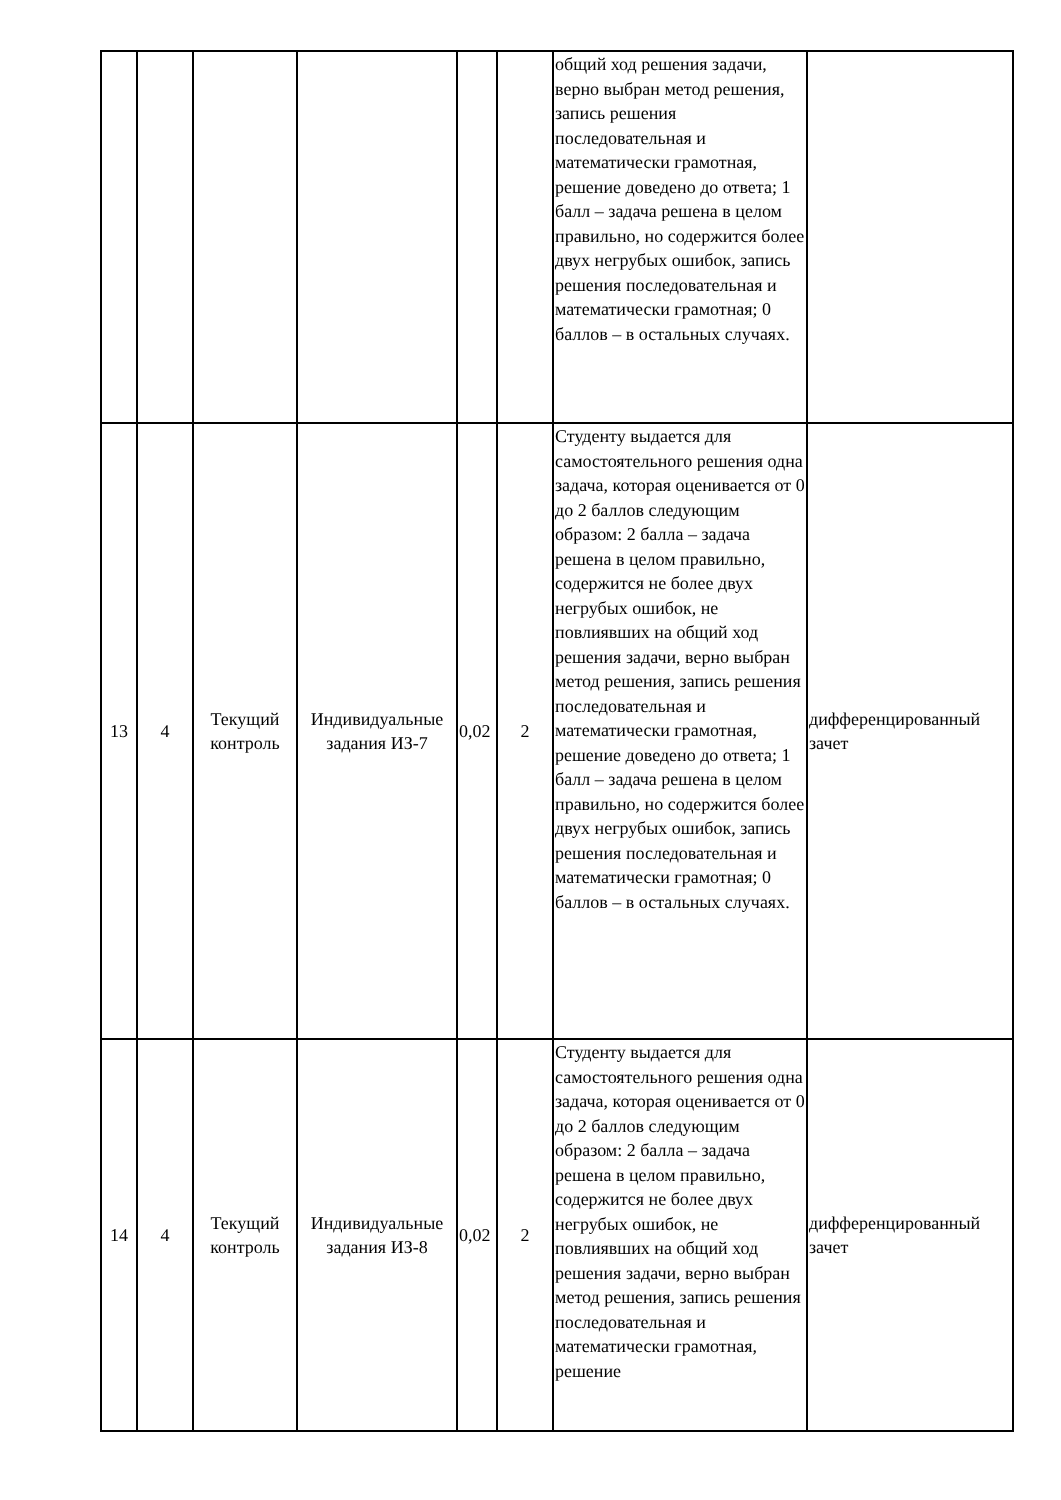| | | | | | | общий ход решения задачи, верно выбран метод решения, запись решения последовательная и математически грамотная, решение доведено до ответа; 1 балл – задача решена в целом правильно, но содержится более двух негрубых ошибок, запись решения последовательная и математически грамотная; 0 баллов – в остальных случаях. | |
| 13 | 4 | Текущий контроль | Индивидуальные задания ИЗ-7 | 0,02 | 2 | Студенту выдается для самостоятельного решения одна задача, которая оценивается от 0 до 2 баллов следующим образом: 2 балла – задача решена в целом правильно, содержится не более двух негрубых ошибок, не повлиявших на общий ход решения задачи, верно выбран метод решения, запись решения последовательная и математически грамотная, решение доведено до ответа; 1 балл – задача решена в целом правильно, но содержится более двух негрубых ошибок, запись решения последовательная и математически грамотная; 0 баллов – в остальных случаях. | дифференцированный зачет |
| 14 | 4 | Текущий контроль | Индивидуальные задания ИЗ-8 | 0,02 | 2 | Студенту выдается для самостоятельного решения одна задача, которая оценивается от 0 до 2 баллов следующим образом: 2 балла – задача решена в целом правильно, содержится не более двух негрубых ошибок, не повлиявших на общий ход решения задачи, верно выбран метод решения, запись решения последовательная и математически грамотная, решение | дифференцированный зачет |